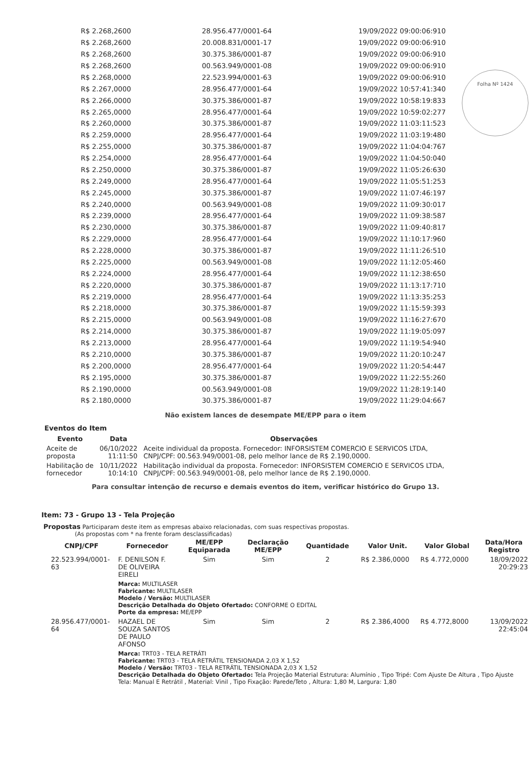Folha Nº 1424
| R$ 2.268,2600 | 28.956.477/0001-64 | 19/09/2022 09:00:06:910 |
| R$ 2.268,2600 | 20.008.831/0001-17 | 19/09/2022 09:00:06:910 |
| R$ 2.268,2600 | 30.375.386/0001-87 | 19/09/2022 09:00:06:910 |
| R$ 2.268,2600 | 00.563.949/0001-08 | 19/09/2022 09:00:06:910 |
| R$ 2.268,0000 | 22.523.994/0001-63 | 19/09/2022 09:00:06:910 |
| R$ 2.267,0000 | 28.956.477/0001-64 | 19/09/2022 10:57:41:340 |
| R$ 2.266,0000 | 30.375.386/0001-87 | 19/09/2022 10:58:19:833 |
| R$ 2.265,0000 | 28.956.477/0001-64 | 19/09/2022 10:59:02:277 |
| R$ 2.260,0000 | 30.375.386/0001-87 | 19/09/2022 11:03:11:523 |
| R$ 2.259,0000 | 28.956.477/0001-64 | 19/09/2022 11:03:19:480 |
| R$ 2.255,0000 | 30.375.386/0001-87 | 19/09/2022 11:04:04:767 |
| R$ 2.254,0000 | 28.956.477/0001-64 | 19/09/2022 11:04:50:040 |
| R$ 2.250,0000 | 30.375.386/0001-87 | 19/09/2022 11:05:26:630 |
| R$ 2.249,0000 | 28.956.477/0001-64 | 19/09/2022 11:05:51:253 |
| R$ 2.245,0000 | 30.375.386/0001-87 | 19/09/2022 11:07:46:197 |
| R$ 2.240,0000 | 00.563.949/0001-08 | 19/09/2022 11:09:30:017 |
| R$ 2.239,0000 | 28.956.477/0001-64 | 19/09/2022 11:09:38:587 |
| R$ 2.230,0000 | 30.375.386/0001-87 | 19/09/2022 11:09:40:817 |
| R$ 2.229,0000 | 28.956.477/0001-64 | 19/09/2022 11:10:17:960 |
| R$ 2.228,0000 | 30.375.386/0001-87 | 19/09/2022 11:11:26:510 |
| R$ 2.225,0000 | 00.563.949/0001-08 | 19/09/2022 11:12:05:460 |
| R$ 2.224,0000 | 28.956.477/0001-64 | 19/09/2022 11:12:38:650 |
| R$ 2.220,0000 | 30.375.386/0001-87 | 19/09/2022 11:13:17:710 |
| R$ 2.219,0000 | 28.956.477/0001-64 | 19/09/2022 11:13:35:253 |
| R$ 2.218,0000 | 30.375.386/0001-87 | 19/09/2022 11:15:59:393 |
| R$ 2.215,0000 | 00.563.949/0001-08 | 19/09/2022 11:16:27:670 |
| R$ 2.214,0000 | 30.375.386/0001-87 | 19/09/2022 11:19:05:097 |
| R$ 2.213,0000 | 28.956.477/0001-64 | 19/09/2022 11:19:54:940 |
| R$ 2.210,0000 | 30.375.386/0001-87 | 19/09/2022 11:20:10:247 |
| R$ 2.200,0000 | 28.956.477/0001-64 | 19/09/2022 11:20:54:447 |
| R$ 2.195,0000 | 30.375.386/0001-87 | 19/09/2022 11:22:55:260 |
| R$ 2.190,0000 | 00.563.949/0001-08 | 19/09/2022 11:28:19:140 |
| R$ 2.180,0000 | 30.375.386/0001-87 | 19/09/2022 11:29:04:667 |
Não existem lances de desempate ME/EPP para o item
Eventos do Item
| Evento | Data | Observações |
| --- | --- | --- |
| Aceite de proposta | 06/10/2022 11:11:50 | Aceite individual da proposta. Fornecedor: INFORSISTEM COMERCIO E SERVICOS LTDA, CNPJ/CPF: 00.563.949/0001-08, pelo melhor lance de R$ 2.190,0000. |
| Habilitação de fornecedor | 10/11/2022 10:14:10 | Habilitação individual da proposta. Fornecedor: INFORSISTEM COMERCIO E SERVICOS LTDA, CNPJ/CPF: 00.563.949/0001-08, pelo melhor lance de R$ 2.190,0000. |
Para consultar intenção de recurso e demais eventos do item, verificar histórico do Grupo 13.
Item: 73 - Grupo 13 - Tela Projeção
Propostas Participaram deste item as empresas abaixo relacionadas, com suas respectivas propostas.
(As propostas com * na frente foram desclassificadas)
| CNPJ/CPF | Fornecedor | ME/EPP Equiparada | Declaração ME/EPP | Quantidade | Valor Unit. | Valor Global | Data/Hora Registro |
| --- | --- | --- | --- | --- | --- | --- | --- |
| 22.523.994/0001-63 | F. DENILSON F. DE OLIVEIRA EIRELI | Sim | Sim | 2 | R$ 2.386,0000 | R$ 4.772,0000 | 18/09/2022 20:29:23 |
| | Marca: MULTILASER Fabricante: MULTILASER Modelo / Versão: MULTILASER Descrição Detalhada do Objeto Ofertado: CONFORME O EDITAL Porte da empresa: ME/EPP | | | | | | |
| 28.956.477/0001-64 | HAZAEL DE SOUZA SANTOS DE PAULO AFONSO | Sim | Sim | 2 | R$ 2.386,4000 | R$ 4.772,8000 | 13/09/2022 22:45:04 |
| | Marca: TRT03 - TELA RETRÁTI Fabricante: TRT03 - TELA RETRÁTIL TENSIONADA 2,03 X 1,52 Modelo / Versão: TRT03 - TELA RETRÁTIL TENSIONADA 2,03 X 1,52 Descrição Detalhada do Objeto Ofertado: Tela Projeção Material Estrutura: Alumínio , Tipo Tripé: Com Ajuste De Altura , Tipo Ajuste Tela: Manual E Retrátil , Material: Vinil , Tipo Fixação: Parede/Teto , Altura: 1,80 M, Largura: 1,80 | | | | | | |